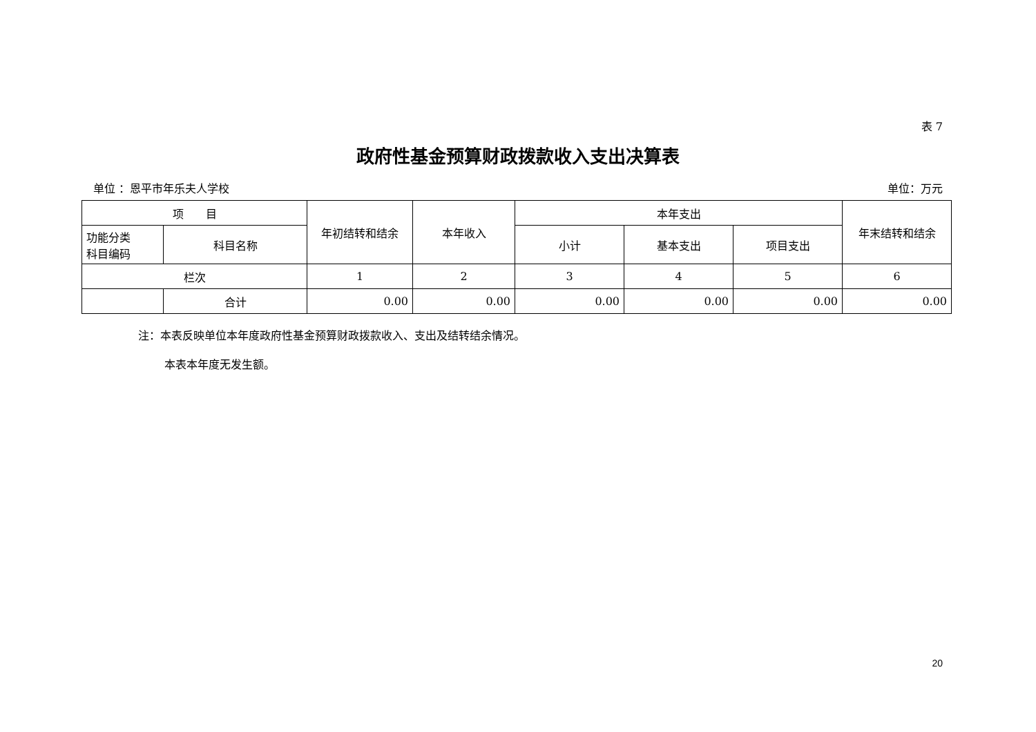表 7
政府性基金预算财政拨款收入支出决算表
单位 ：恩平市年乐夫人学校 单位：万元
| 项 目 | | 年初结转和结余 | 本年收入 | 本年支出 | | | 年末结转和结余 |
| --- | --- | --- | --- | --- | --- | --- | --- |
| 功能分类 科目编码 | 科目名称 | | | 小计 | 基本支出 | 项目支出 | |
| 栏次 | | 1 | 2 | 3 | 4 | 5 | 6 |
| | 合计 | 0.00 | 0.00 | 0.00 | 0.00 | 0.00 | 0.00 |
注：本表反映单位本年度政府性基金预算财政拨款收入、支出及结转结余情况。
本表本年度无发生额。
20